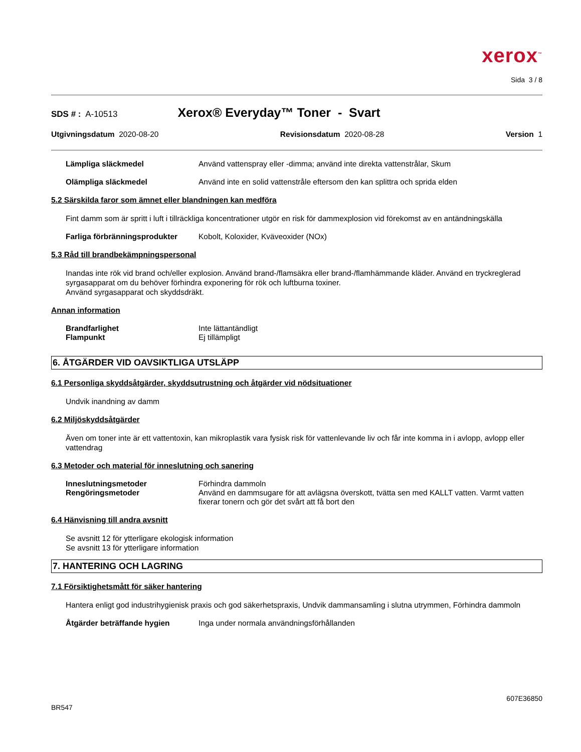xerox<sup>™</sup>
Sida 3 / 8
SDS # : A-10513 Xerox® Everyday™ Toner - Svart
Utgivningsdatum 2020-08-20 Revisionsdatum 2020-08-28 Version 1
Lämpliga släckmedel Använd vattenspray eller -dimma; använd inte direkta vattenstrålar, Skum
Olämpliga släckmedel Använd inte en solid vattenstråle eftersom den kan splittra och sprida elden
5.2 Särskilda faror som ämnet eller blandningen kan medföra
Fint damm som är spritt i luft i tillräckliga koncentrationer utgör en risk för dammexplosion vid förekomst av en antändningskälla
Farliga förbränningsprodukter
Kobolt, Koloxider, Kväveoxider (NOx)
5.3 Råd till brandbekämpningspersonal
Inandas inte rök vid brand och/eller explosion. Använd brand-/flamsäkra eller brand-/flamhämmande kläder. Använd en tryckreglerad syrgasapparat om du behöver förhindra exponering för rök och luftburna toxiner.
Använd syrgasapparat och skyddsdräkt.
Annan information
Brandfarlighet
Flampunkt
Inte lättantändligt
Ej tillämpligt
6. ÅTGÄRDER VID OAVSIKTLIGA UTSLÄPP
6.1 Personliga skyddsåtgärder, skyddsutrustning och åtgärder vid nödsituationer
Undvik inandning av damm
6.2 Miljöskyddsåtgärder
Även om toner inte är ett vattentoxin, kan mikroplastik vara fysisk risk för vattenlevande liv och får inte komma in i avlopp, avlopp eller vattendrag
6.3 Metoder och material för inneslutning och sanering
Inneslutningsmetoder
Rengöringsmetoder
Förhindra dammoln
Använd en dammsugare för att avlägsna överskott, tvätta sen med KALLT vatten. Varmt vatten fixerar tonern och gör det svårt att få bort den
6.4 Hänvisning till andra avsnitt
Se avsnitt 12 för ytterligare ekologisk information
Se avsnitt 13 för ytterligare information
7. HANTERING OCH LAGRING
7.1 Försiktighetsmått för säker hantering
Hantera enligt god industrihygienisk praxis och god säkerhetspraxis, Undvik dammansamling i slutna utrymmen, Förhindra dammoln
Åtgärder beträffande hygien Inga under normala användningsförhållanden
BR547 607E36850